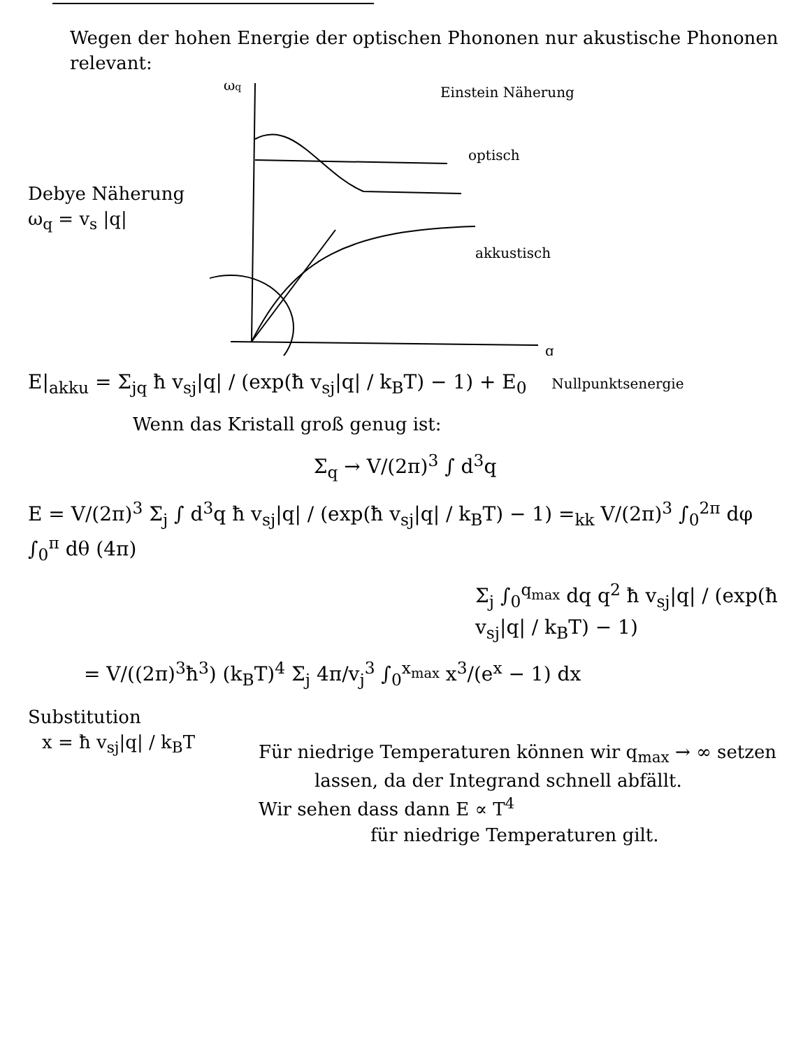Wegen der hohen Energie der optischen Phononen nur akustische Phononen relevant:
Debye Näherung
ω<sub>q</sub> = v<sub>s</sub> |q|
ωq
q
optisch
Einstein Näherung
akkustisch
E|<sub>akku</sub> = Σ<sub>jq</sub> ħ v<sub>sj</sub>|q| / (exp(ħ v<sub>sj</sub>|q| / k<sub>B</sub>T) − 1) + E<sub>0</sub> Nullpunktsenergie
Wenn das Kristall groß genug ist:
Σ<sub>q</sub> → V/(2π)<sup>3</sup> ∫ d<sup>3</sup>q
E = V/(2π)<sup>3</sup> Σ<sub>j</sub> ∫ d<sup>3</sup>q ħ v<sub>sj</sub>|q| / (exp(ħ v<sub>sj</sub>|q| / k<sub>B</sub>T) − 1) =<sub>kk</sub> V/(2π)<sup>3</sup> ∫<sub>0</sub><sup>2π</sup> dφ ∫<sub>0</sub><sup>π</sup> dθ (4π)
Σ<sub>j</sub> ∫<sub>0</sub><sup>q<sub>max</sub></sup> dq q<sup>2</sup> ħ v<sub>sj</sub>|q| / (exp(ħ v<sub>sj</sub>|q| / k<sub>B</sub>T) − 1)
= V/((2π)<sup>3</sup>ħ<sup>3</sup>) (k<sub>B</sub>T)<sup>4</sup> Σ<sub>j</sub> 4π/v<sub>j</sub><sup>3</sup> ∫<sub>0</sub><sup>x<sub>max</sub></sup> x<sup>3</sup>/(e<sup>x</sup> − 1) dx
Substitution
x = ħ v<sub>sj</sub>|q| / k<sub>B</sub>T
Für niedrige Temperaturen können wir q<sub>max</sub> → ∞ setzen
lassen, da der Integrand schnell abfällt.
Wir sehen dass dann E ∝ T<sup>4</sup>
für niedrige Temperaturen gilt.